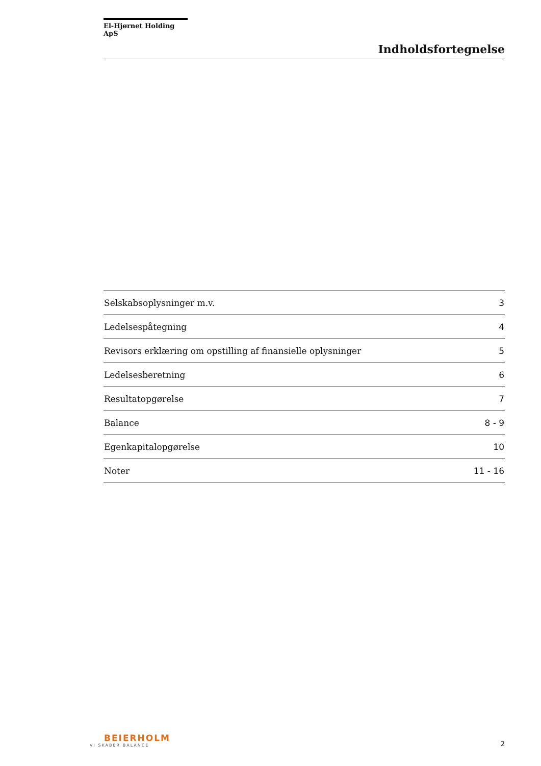El-Hjørnet Holding ApS
Indholdsfortegnelse
| Selskabsoplysninger m.v. | 3 |
| Ledelsespåtegning | 4 |
| Revisors erklæring om opstilling af finansielle oplysninger | 5 |
| Ledelsesberetning | 6 |
| Resultatopgørelse | 7 |
| Balance | 8 - 9 |
| Egenkapitalopgørelse | 10 |
| Noter | 11 - 16 |
BEIERHOLM
VI SKABER BALANCE
2